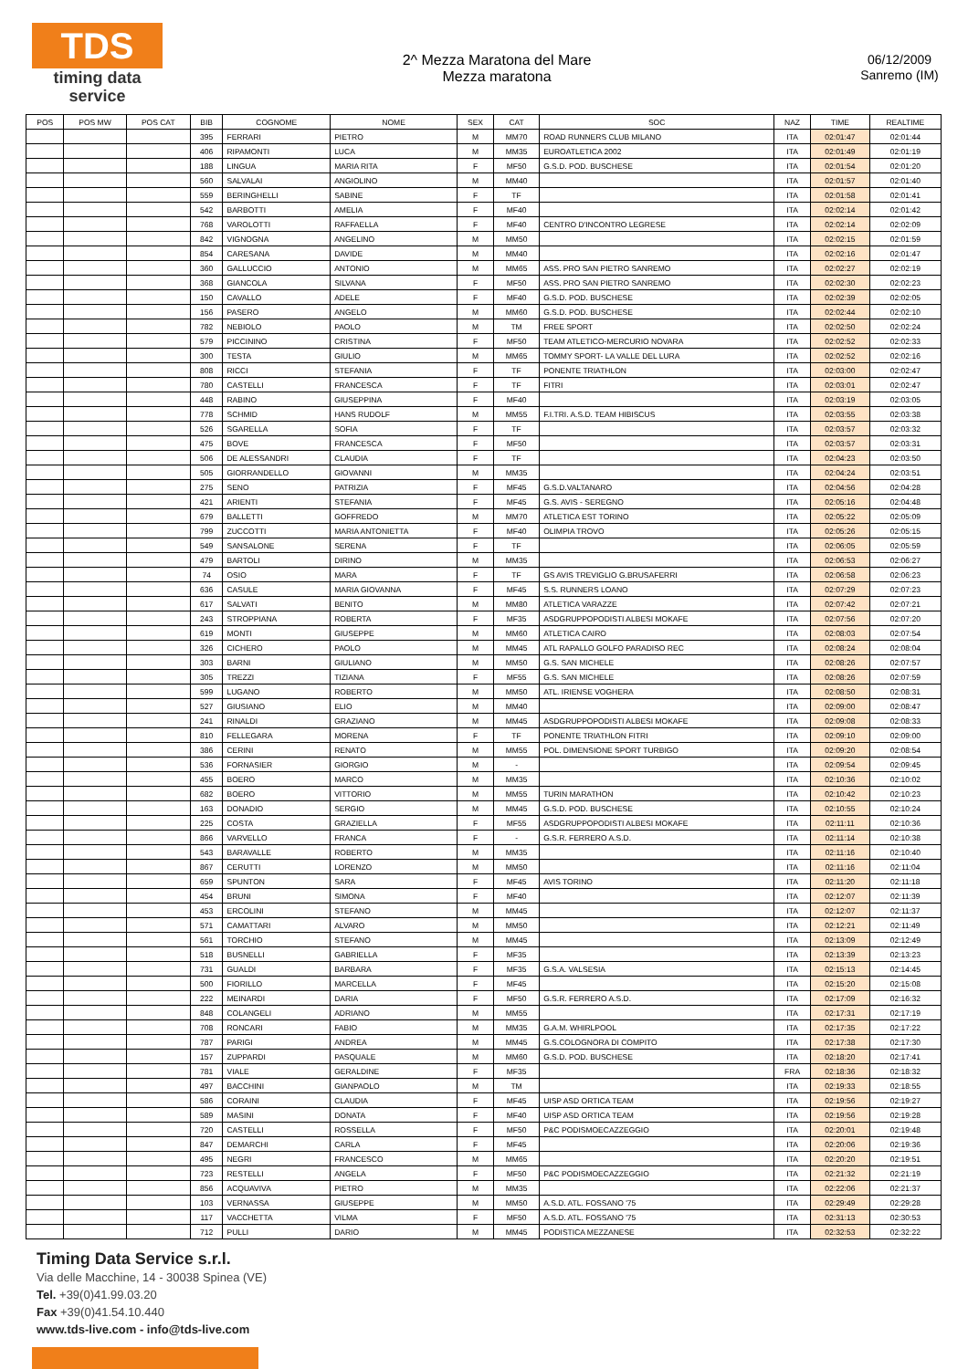TDS
timing data service
2^ Mezza Maratona del Mare
Mezza maratona
06/12/2009
Sanremo (IM)
| POS | POS MW | POS CAT | BIB | COGNOME | NOME | SEX | CAT | SOC | NAZ | TIME | REALTIME |
| --- | --- | --- | --- | --- | --- | --- | --- | --- | --- | --- | --- |
| | | | 395 | FERRARI | PIETRO | M | MM70 | ROAD RUNNERS CLUB MILANO | ITA | 02:01:47 | 02:01:44 |
| | | | 406 | RIPAMONTI | LUCA | M | MM35 | EUROATLETICA 2002 | ITA | 02:01:49 | 02:01:19 |
| | | | 188 | LINGUA | MARIA RITA | F | MF50 | G.S.D. POD. BUSCHESE | ITA | 02:01:54 | 02:01:20 |
| | | | 560 | SALVALAI | ANGIOLINO | M | MM40 | | ITA | 02:01:57 | 02:01:40 |
| | | | 559 | BERINGHELLI | SABINE | F | TF | | ITA | 02:01:58 | 02:01:41 |
| | | | 542 | BARBOTTI | AMELIA | F | MF40 | | ITA | 02:02:14 | 02:01:42 |
| | | | 768 | VAROLOTTI | RAFFAELLA | F | MF40 | CENTRO D'INCONTRO LEGRESE | ITA | 02:02:14 | 02:02:09 |
| | | | 842 | VIGNOGNA | ANGELINO | M | MM50 | | ITA | 02:02:15 | 02:01:59 |
| | | | 854 | CARESANA | DAVIDE | M | MM40 | | ITA | 02:02:16 | 02:01:47 |
| | | | 360 | GALLUCCIO | ANTONIO | M | MM65 | ASS. PRO SAN PIETRO SANREMO | ITA | 02:02:27 | 02:02:19 |
| | | | 368 | GIANCOLA | SILVANA | F | MF50 | ASS. PRO SAN PIETRO SANREMO | ITA | 02:02:30 | 02:02:23 |
| | | | 150 | CAVALLO | ADELE | F | MF40 | G.S.D. POD. BUSCHESE | ITA | 02:02:39 | 02:02:05 |
| | | | 156 | PASERO | ANGELO | M | MM60 | G.S.D. POD. BUSCHESE | ITA | 02:02:44 | 02:02:10 |
| | | | 782 | NEBIOLO | PAOLO | M | TM | FREE SPORT | ITA | 02:02:50 | 02:02:24 |
| | | | 579 | PICCININO | CRISTINA | F | MF50 | TEAM ATLETICO-MERCURIO NOVARA | ITA | 02:02:52 | 02:02:33 |
| | | | 300 | TESTA | GIULIO | M | MM65 | TOMMY SPORT- LA VALLE DEL LURA | ITA | 02:02:52 | 02:02:16 |
| | | | 808 | RICCI | STEFANIA | F | TF | PONENTE TRIATHLON | ITA | 02:03:00 | 02:02:47 |
| | | | 780 | CASTELLI | FRANCESCA | F | TF | FITRI | ITA | 02:03:01 | 02:02:47 |
| | | | 448 | RABINO | GIUSEPPINA | F | MF40 | | ITA | 02:03:19 | 02:03:05 |
| | | | 778 | SCHMID | HANS RUDOLF | M | MM55 | F.I.TRI. A.S.D. TEAM HIBISCUS | ITA | 02:03:55 | 02:03:38 |
| | | | 526 | SGARELLA | SOFIA | F | TF | | ITA | 02:03:57 | 02:03:32 |
| | | | 475 | BOVE | FRANCESCA | F | MF50 | | ITA | 02:03:57 | 02:03:31 |
| | | | 506 | DE ALESSANDRI | CLAUDIA | F | TF | | ITA | 02:04:23 | 02:03:50 |
| | | | 505 | GIORRANDELLO | GIOVANNI | M | MM35 | | ITA | 02:04:24 | 02:03:51 |
| | | | 275 | SENO | PATRIZIA | F | MF45 | G.S.D.VALTANARO | ITA | 02:04:56 | 02:04:28 |
| | | | 421 | ARIENTI | STEFANIA | F | MF45 | G.S. AVIS - SEREGNO | ITA | 02:05:16 | 02:04:48 |
| | | | 679 | BALLETTI | GOFFREDO | M | MM70 | ATLETICA EST TORINO | ITA | 02:05:22 | 02:05:09 |
| | | | 799 | ZUCCOTTI | MARIA ANTONIETTA | F | MF40 | OLIMPIA TROVO | ITA | 02:05:26 | 02:05:15 |
| | | | 549 | SANSALONE | SERENA | F | TF | | ITA | 02:06:05 | 02:05:59 |
| | | | 479 | BARTOLI | DIRINO | M | MM35 | | ITA | 02:06:53 | 02:06:27 |
| | | | 74 | OSIO | MARA | F | TF | GS AVIS TREVIGLIO G.BRUSAFERRI | ITA | 02:06:58 | 02:06:23 |
| | | | 636 | CASULE | MARIA GIOVANNA | F | MF45 | S.S. RUNNERS LOANO | ITA | 02:07:29 | 02:07:23 |
| | | | 617 | SALVATI | BENITO | M | MM80 | ATLETICA VARAZZE | ITA | 02:07:42 | 02:07:21 |
| | | | 243 | STROPPIANA | ROBERTA | F | MF35 | ASDGRUPPOPODISTI ALBESI MOKAFE | ITA | 02:07:56 | 02:07:20 |
| | | | 619 | MONTI | GIUSEPPE | M | MM60 | ATLETICA CAIRO | ITA | 02:08:03 | 02:07:54 |
| | | | 326 | CICHERO | PAOLO | M | MM45 | ATL RAPALLO GOLFO PARADISO REC | ITA | 02:08:24 | 02:08:04 |
| | | | 303 | BARNI | GIULIANO | M | MM50 | G.S. SAN MICHELE | ITA | 02:08:26 | 02:07:57 |
| | | | 305 | TREZZI | TIZIANA | F | MF55 | G.S. SAN MICHELE | ITA | 02:08:26 | 02:07:59 |
| | | | 599 | LUGANO | ROBERTO | M | MM50 | ATL. IRIENSE VOGHERA | ITA | 02:08:50 | 02:08:31 |
| | | | 527 | GIUSIANO | ELIO | M | MM40 | | ITA | 02:09:00 | 02:08:47 |
| | | | 241 | RINALDI | GRAZIANO | M | MM45 | ASDGRUPPOPODISTI ALBESI MOKAFE | ITA | 02:09:08 | 02:08:33 |
| | | | 810 | FELLEGARA | MORENA | F | TF | PONENTE TRIATHLON FITRI | ITA | 02:09:10 | 02:09:00 |
| | | | 386 | CERINI | RENATO | M | MM55 | POL. DIMENSIONE SPORT TURBIGO | ITA | 02:09:20 | 02:08:54 |
| | | | 536 | FORNASIER | GIORGIO | M | - | | ITA | 02:09:54 | 02:09:45 |
| | | | 455 | BOERO | MARCO | M | MM35 | | ITA | 02:10:36 | 02:10:02 |
| | | | 682 | BOERO | VITTORIO | M | MM55 | TURIN MARATHON | ITA | 02:10:42 | 02:10:23 |
| | | | 163 | DONADIO | SERGIO | M | MM45 | G.S.D. POD. BUSCHESE | ITA | 02:10:55 | 02:10:24 |
| | | | 225 | COSTA | GRAZIELLA | F | MF55 | ASDGRUPPOPODISTI ALBESI MOKAFE | ITA | 02:11:11 | 02:10:36 |
| | | | 866 | VARVELLO | FRANCA | F | - | G.S.R. FERRERO A.S.D. | ITA | 02:11:14 | 02:10:38 |
| | | | 543 | BARAVALLE | ROBERTO | M | MM35 | | ITA | 02:11:16 | 02:10:40 |
| | | | 867 | CERUTTI | LORENZO | M | MM50 | | ITA | 02:11:16 | 02:11:04 |
| | | | 659 | SPUNTON | SARA | F | MF45 | AVIS TORINO | ITA | 02:11:20 | 02:11:18 |
| | | | 454 | BRUNI | SIMONA | F | MF40 | | ITA | 02:12:07 | 02:11:39 |
| | | | 453 | ERCOLINI | STEFANO | M | MM45 | | ITA | 02:12:07 | 02:11:37 |
| | | | 571 | CAMATTARI | ALVARO | M | MM50 | | ITA | 02:12:21 | 02:11:49 |
| | | | 561 | TORCHIO | STEFANO | M | MM45 | | ITA | 02:13:09 | 02:12:49 |
| | | | 518 | BUSNELLI | GABRIELLA | F | MF35 | | ITA | 02:13:39 | 02:13:23 |
| | | | 731 | GUALDI | BARBARA | F | MF35 | G.S.A. VALSESIA | ITA | 02:15:13 | 02:14:45 |
| | | | 500 | FIORILLO | MARCELLA | F | MF45 | | ITA | 02:15:20 | 02:15:08 |
| | | | 222 | MEINARDI | DARIA | F | MF50 | G.S.R. FERRERO A.S.D. | ITA | 02:17:09 | 02:16:32 |
| | | | 848 | COLANGELI | ADRIANO | M | MM55 | | ITA | 02:17:31 | 02:17:19 |
| | | | 708 | RONCARI | FABIO | M | MM35 | G.A.M. WHIRLPOOL | ITA | 02:17:35 | 02:17:22 |
| | | | 787 | PARIGI | ANDREA | M | MM45 | G.S.COLOGNORA DI COMPITO | ITA | 02:17:38 | 02:17:30 |
| | | | 157 | ZUPPARDI | PASQUALE | M | MM60 | G.S.D. POD. BUSCHESE | ITA | 02:18:20 | 02:17:41 |
| | | | 781 | VIALE | GERALDINE | F | MF35 | | FRA | 02:18:36 | 02:18:32 |
| | | | 497 | BACCHINI | GIANPAOLO | M | TM | | ITA | 02:19:33 | 02:18:55 |
| | | | 586 | CORAINI | CLAUDIA | F | MF45 | UISP ASD ORTICA TEAM | ITA | 02:19:56 | 02:19:27 |
| | | | 589 | MASINI | DONATA | F | MF40 | UISP ASD ORTICA TEAM | ITA | 02:19:56 | 02:19:28 |
| | | | 720 | CASTELLI | ROSSELLA | F | MF50 | P&C PODISMOECAZZEGGIO | ITA | 02:20:01 | 02:19:48 |
| | | | 847 | DEMARCHI | CARLA | F | MF45 | | ITA | 02:20:06 | 02:19:36 |
| | | | 495 | NEGRI | FRANCESCO | M | MM65 | | ITA | 02:20:20 | 02:19:51 |
| | | | 723 | RESTELLI | ANGELA | F | MF50 | P&C PODISMOECAZZEGGIO | ITA | 02:21:32 | 02:21:19 |
| | | | 856 | ACQUAVIVA | PIETRO | M | MM35 | | ITA | 02:22:06 | 02:21:37 |
| | | | 103 | VERNASSA | GIUSEPPE | M | MM50 | A.S.D. ATL. FOSSANO '75 | ITA | 02:29:49 | 02:29:28 |
| | | | 117 | VACCHETTA | VILMA | F | MF50 | A.S.D. ATL. FOSSANO '75 | ITA | 02:31:13 | 02:30:53 |
| | | | 712 | PULLI | DARIO | M | MM45 | PODISTICA MEZZANESE | ITA | 02:32:53 | 02:32:22 |
Timing Data Service s.r.l.
Via delle Macchine, 14 - 30038 Spinea (VE)
Tel. +39(0)41.99.03.20
Fax +39(0)41.54.10.440
www.tds-live.com - info@tds-live.com